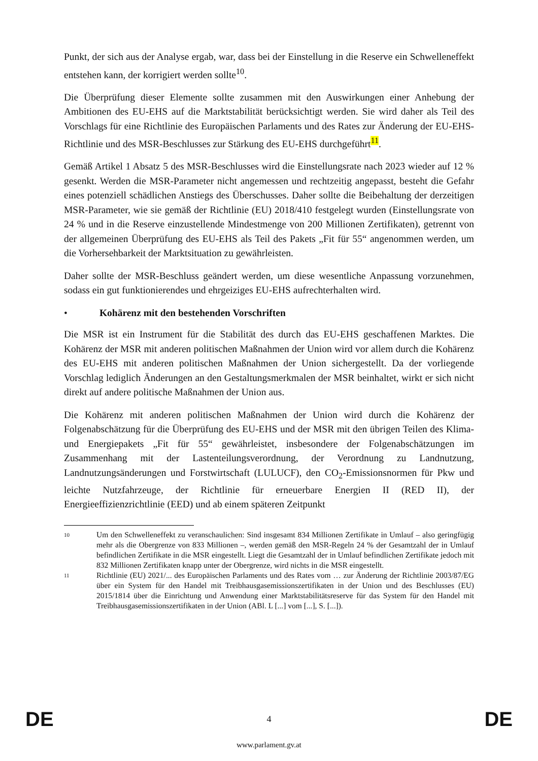Punkt, der sich aus der Analyse ergab, war, dass bei der Einstellung in die Reserve ein Schwelleneffekt entstehen kann, der korrigiert werden sollte<sup>10</sup>.
Die Überprüfung dieser Elemente sollte zusammen mit den Auswirkungen einer Anhebung der Ambitionen des EU-EHS auf die Marktstabilität berücksichtigt werden. Sie wird daher als Teil des Vorschlags für eine Richtlinie des Europäischen Parlaments und des Rates zur Änderung der EU-EHS-Richtlinie und des MSR-Beschlusses zur Stärkung des EU-EHS durchgeführt<sup>11</sup>.
Gemäß Artikel 1 Absatz 5 des MSR-Beschlusses wird die Einstellungsrate nach 2023 wieder auf 12 % gesenkt. Werden die MSR-Parameter nicht angemessen und rechtzeitig angepasst, besteht die Gefahr eines potenziell schädlichen Anstiegs des Überschusses. Daher sollte die Beibehaltung der derzeitigen MSR-Parameter, wie sie gemäß der Richtlinie (EU) 2018/410 festgelegt wurden (Einstellungsrate von 24 % und in die Reserve einzustellende Mindestmenge von 200 Millionen Zertifikaten), getrennt von der allgemeinen Überprüfung des EU-EHS als Teil des Pakets „Fit für 55“ angenommen werden, um die Vorhersehbarkeit der Marktsituation zu gewährleisten.
Daher sollte der MSR-Beschluss geändert werden, um diese wesentliche Anpassung vorzunehmen, sodass ein gut funktionierendes und ehrgeiziges EU-EHS aufrechterhalten wird.
• Kohärenz mit den bestehenden Vorschriften
Die MSR ist ein Instrument für die Stabilität des durch das EU-EHS geschaffenen Marktes. Die Kohärenz der MSR mit anderen politischen Maßnahmen der Union wird vor allem durch die Kohärenz des EU-EHS mit anderen politischen Maßnahmen der Union sichergestellt. Da der vorliegende Vorschlag lediglich Änderungen an den Gestaltungsmerkmalen der MSR beinhaltet, wirkt er sich nicht direkt auf andere politische Maßnahmen der Union aus.
Die Kohärenz mit anderen politischen Maßnahmen der Union wird durch die Kohärenz der Folgenabschätzung für die Überprüfung des EU-EHS und der MSR mit den übrigen Teilen des Klima- und Energiepakets „Fit für 55“ gewährleistet, insbesondere der Folgenabschätzungen im Zusammenhang mit der Lastenteilungsverordnung, der Verordnung zu Landnutzung, Landnutzungsänderungen und Forstwirtschaft (LULUCF), den CO<sub>2</sub>-Emissionsnormen für Pkw und leichte Nutzfahrzeuge, der Richtlinie für erneuerbare Energien II (RED II), der Energieeffizienzrichtlinie (EED) und ab einem späteren Zeitpunkt
10
Um den Schwelleneffekt zu veranschaulichen: Sind insgesamt 834 Millionen Zertifikate in Umlauf – also geringfügig mehr als die Obergrenze von 833 Millionen –, werden gemäß den MSR-Regeln 24 % der Gesamtzahl der in Umlauf befindlichen Zertifikate in die MSR eingestellt. Liegt die Gesamtzahl der in Umlauf befindlichen Zertifikate jedoch mit 832 Millionen Zertifikaten knapp unter der Obergrenze, wird nichts in die MSR eingestellt.
11
Richtlinie (EU) 2021/... des Europäischen Parlaments und des Rates vom … zur Änderung der Richtlinie 2003/87/EG über ein System für den Handel mit Treibhausgasemissionszertifikaten in der Union und des Beschlusses (EU) 2015/1814 über die Einrichtung und Anwendung einer Marktstabilitätsreserve für das System für den Handel mit Treibhausgasemissionszertifikaten in der Union (ABl. L [...] vom [...], S. [...]).
DE 4 DE
www.parlament.gv.at